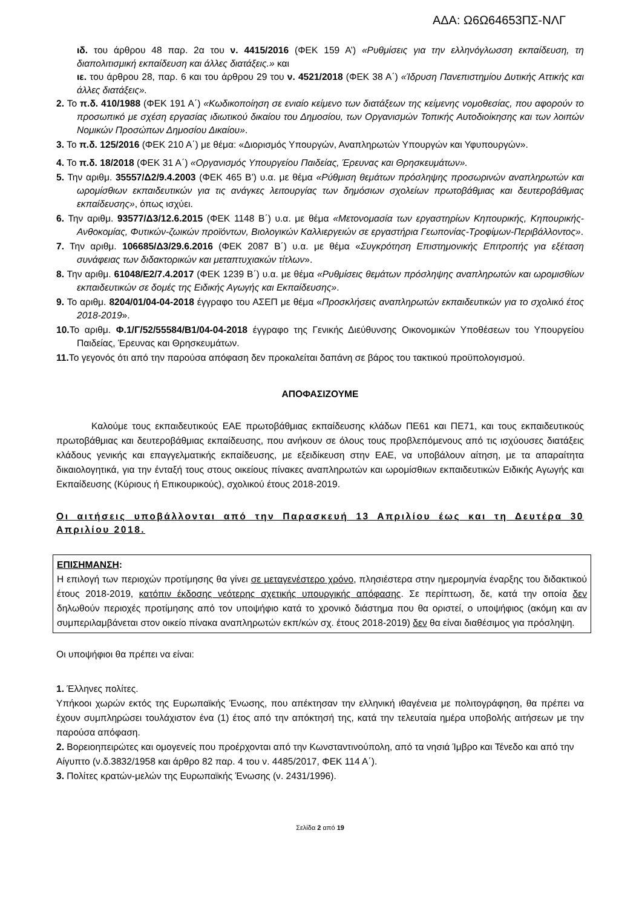ΑΔΑ: Ω6Ω64653ΠΣ-ΝΛΓ
ιδ. του άρθρου 48 παρ. 2α του ν. 4415/2016 (ΦΕΚ 159 Α’) «Ρυθμίσεις για την ελληνόγλωσση εκπαίδευση, τη διαπολιτισμική εκπαίδευση και άλλες διατάξεις.» και
ιε. του άρθρου 28, παρ. 6 και του άρθρου 29 του ν. 4521/2018 (ΦΕΚ 38 Α΄) «Ίδρυση Πανεπιστημίου Δυτικής Αττικής και άλλες διατάξεις».
2. Το π.δ. 410/1988 (ΦΕΚ 191 Α΄) «Κωδικοποίηση σε ενιαίο κείμενο των διατάξεων της κείμενης νομοθεσίας, που αφορούν το προσωπικό με σχέση εργασίας ιδιωτικού δικαίου του Δημοσίου, των Οργανισμών Τοπικής Αυτοδιοίκησης και των λοιπών Νομικών Προσώπων Δημοσίου Δικαίου».
3. Το π.δ. 125/2016 (ΦΕΚ 210 Α΄) με θέμα: «Διορισμός Υπουργών, Αναπληρωτών Υπουργών και Υφυπουργών».
4. Το π.δ. 18/2018 (ΦΕΚ 31 Α΄) «Οργανισμός Υπουργείου Παιδείας, Έρευνας και Θρησκευμάτων».
5. Την αριθμ. 35557/Δ2/9.4.2003 (ΦΕΚ 465 Β’) υ.α. με θέμα «Ρύθμιση θεμάτων πρόσληψης προσωρινών αναπληρωτών και ωρομίσθιων εκπαιδευτικών για τις ανάγκες λειτουργίας των δημόσιων σχολείων πρωτοβάθμιας και δευτεροβάθμιας εκπαίδευσης», όπως ισχύει.
6. Την αριθμ. 93577/Δ3/12.6.2015 (ΦΕΚ 1148 Β΄) υ.α. με θέμα «Μετονομασία των εργαστηρίων Κηπουρικής, Κηπουρικής-Ανθοκομίας, Φυτικών-ζωικών προϊόντων, Βιολογικών Καλλιεργειών σε εργαστήρια Γεωπονίας-Τροφίμων-Περιβάλλοντος».
7. Την αριθμ. 106685/Δ3/29.6.2016 (ΦΕΚ 2087 Β΄) υ.α. με θέμα «Συγκρότηση Επιστημονικής Επιτροπής για εξέταση συνάφειας των διδακτορικών και μεταπτυχιακών τίτλων».
8. Την αριθμ. 61048/Ε2/7.4.2017 (ΦΕΚ 1239 Β΄) υ.α. με θέμα «Ρυθμίσεις θεμάτων πρόσληψης αναπληρωτών και ωρομισθίων εκπαιδευτικών σε δομές της Ειδικής Αγωγής και Εκπαίδευσης».
9. Το αριθμ. 8204/01/04-04-2018 έγγραφο του ΑΣΕΠ με θέμα «Προσκλήσεις αναπληρωτών εκπαιδευτικών για το σχολικό έτος 2018-2019».
10. Το αριθμ. Φ.1/Γ/52/55584/Β1/04-04-2018 έγγραφο της Γενικής Διεύθυνσης Οικονομικών Υποθέσεων του Υπουργείου Παιδείας, Έρευνας και Θρησκευμάτων.
11. Το γεγονός ότι από την παρούσα απόφαση δεν προκαλείται δαπάνη σε βάρος του τακτικού προϋπολογισμού.
ΑΠΟΦΑΣΙΖΟΥΜΕ
Καλούμε τους εκπαιδευτικούς ΕΑΕ πρωτοβάθμιας εκπαίδευσης κλάδων ΠΕ61 και ΠΕ71, και τους εκπαιδευτικούς πρωτοβάθμιας και δευτεροβάθμιας εκπαίδευσης, που ανήκουν σε όλους τους προβλεπόμενους από τις ισχύουσες διατάξεις κλάδους γενικής και επαγγελματικής εκπαίδευσης, με εξειδίκευση στην ΕΑΕ, να υποβάλουν αίτηση, με τα απαραίτητα δικαιολογητικά, για την ένταξή τους στους οικείους πίνακες αναπληρωτών και ωρομίσθιων εκπαιδευτικών Ειδικής Αγωγής και Εκπαίδευσης (Κύριους ή Επικουρικούς), σχολικού έτους 2018-2019.
Οι αιτήσεις υποβάλλονται από την Παρασκευή 13 Απριλίου έως και τη Δευτέρα 30 Απριλίου 2018.
ΕΠΙΣΗΜΑΝΣΗ:
Η επιλογή των περιοχών προτίμησης θα γίνει σε μεταγενέστερο χρόνο, πλησιέστερα στην ημερομηνία έναρξης του διδακτικού έτους 2018-2019, κατόπιν έκδοσης νεότερης σχετικής υπουργικής απόφασης. Σε περίπτωση, δε, κατά την οποία δεν δηλωθούν περιοχές προτίμησης από τον υποψήφιο κατά το χρονικό διάστημα που θα οριστεί, ο υποψήφιος (ακόμη και αν συμπεριλαμβάνεται στον οικείο πίνακα αναπληρωτών εκπ/κών σχ. έτους 2018-2019) δεν θα είναι διαθέσιμος για πρόσληψη.
Οι υποψήφιοι θα πρέπει να είναι:
1. Έλληνες πολίτες.
Υπήκοοι χωρών εκτός της Ευρωπαϊκής Ένωσης, που απέκτησαν την ελληνική ιθαγένεια με πολιτογράφηση, θα πρέπει να έχουν συμπληρώσει τουλάχιστον ένα (1) έτος από την απόκτησή της, κατά την τελευταία ημέρα υποβολής αιτήσεων με την παρούσα απόφαση.
2. Βορειοηπειρώτες και ομογενείς που προέρχονται από την Κωνσταντινούπολη, από τα νησιά Ίμβρο και Τένεδο και από την Αίγυπτο (ν.δ.3832/1958 και άρθρο 82 παρ. 4 του ν. 4485/2017, ΦΕΚ 114 Α΄).
3. Πολίτες κρατών-μελών της Ευρωπαϊκής Ένωσης (ν. 2431/1996).
Σελίδα 2 από 19